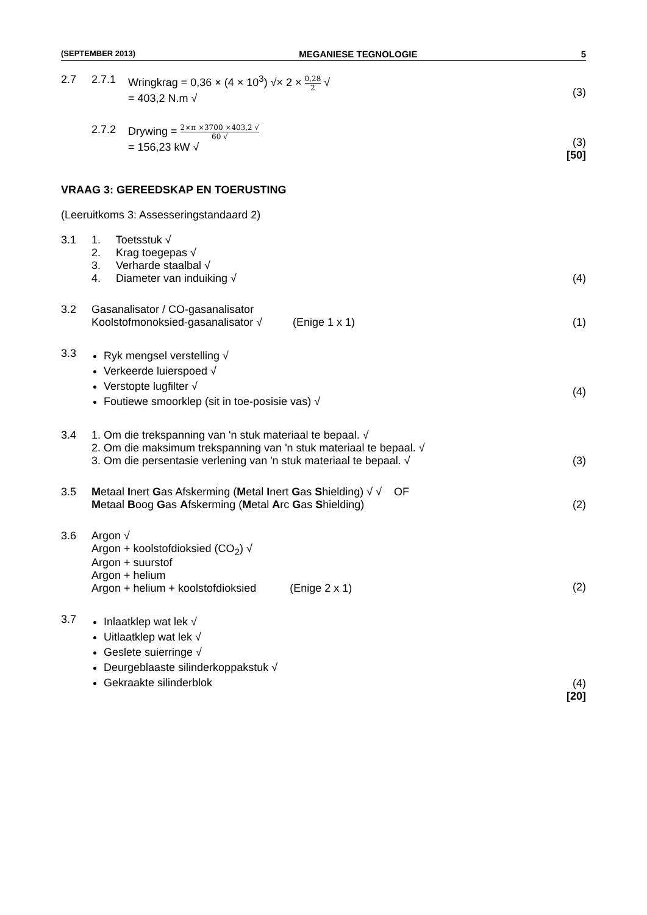(SEPTEMBER 2013) MEGANIESE TEGNOLOGIE 5
2.7 2.7.1 Wringkrag = 0,36 × (4 × 10<sup>3</sup>) √× 2 × 0,28 2 √
= 403,2 N.m √
(3)
2.7.2 Drywing = 2×π ×3700 ×403,2 √ 60 √
= 156,23 kW √
(3)
[50]
VRAAG 3: GEREEDSKAP EN TOERUSTING
(Leeruitkoms 3: Assesseringstandaard 2)
3.1 1. Toetsstuk √
2. Krag toegepas √
3. Verharde staalbal √
4. Diameter van induiking √
(4)
3.2 Gasanalisator / CO-gasanalisator
Koolstofmonoksied-gasanalisator √ (Enige 1 x 1)
(1)
3.3
Ryk mengsel verstelling √
Verkeerde luierspoed √
Verstopte lugfilter √
Foutiewe smoorklep (sit in toe-posisie vas) √
(4)
3.4 1. Om die trekspanning van 'n stuk materiaal te bepaal. √
2. Om die maksimum trekspanning van 'n stuk materiaal te bepaal. √
3. Om die persentasie verlening van 'n stuk materiaal te bepaal. √
(3)
3.5 Metaal Inert Gas Afskerming (Metal Inert Gas Shielding) √ √ OF
Metaal Boog Gas Afskerming (Metal Arc Gas Shielding)
(2)
3.6 Argon √
Argon + koolstofdioksied (CO<sub>2</sub>) √
Argon + suurstof
Argon + helium
Argon + helium + koolstofdioksied (Enige 2 x 1)
(2)
3.7
Inlaatklep wat lek √
Uitlaatklep wat lek √
Geslete suierringe √
Deurgeblaaste silinderkoppakstuk √
Gekraakte silinderblok
(4)
[20]